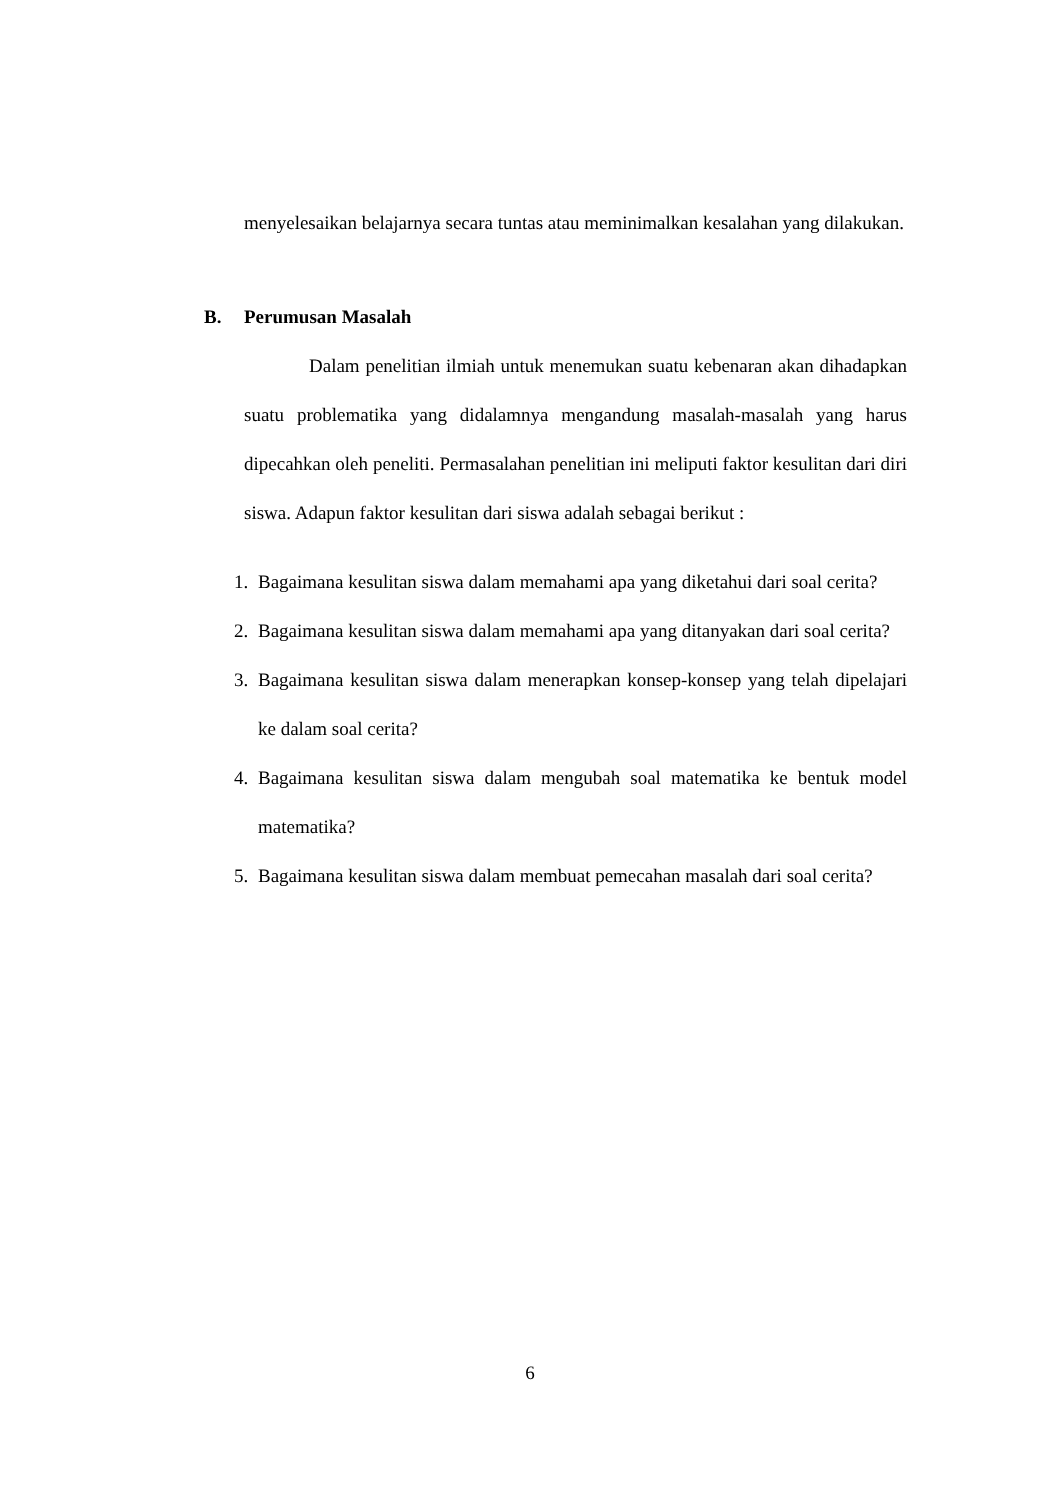menyelesaikan belajarnya secara tuntas atau meminimalkan kesalahan yang dilakukan.
B. Perumusan Masalah
Dalam penelitian ilmiah untuk menemukan suatu kebenaran akan dihadapkan suatu problematika yang didalamnya mengandung masalah-masalah yang harus dipecahkan oleh peneliti. Permasalahan penelitian ini meliputi faktor kesulitan dari diri siswa. Adapun faktor kesulitan dari siswa adalah sebagai berikut :
1. Bagaimana kesulitan siswa dalam memahami apa yang diketahui dari soal cerita?
2. Bagaimana kesulitan siswa dalam memahami apa yang ditanyakan dari soal cerita?
3. Bagaimana kesulitan siswa dalam menerapkan konsep-konsep yang telah dipelajari ke dalam soal cerita?
4. Bagaimana kesulitan siswa dalam mengubah soal matematika ke bentuk model matematika?
5. Bagaimana kesulitan siswa dalam membuat pemecahan masalah dari soal cerita?
6